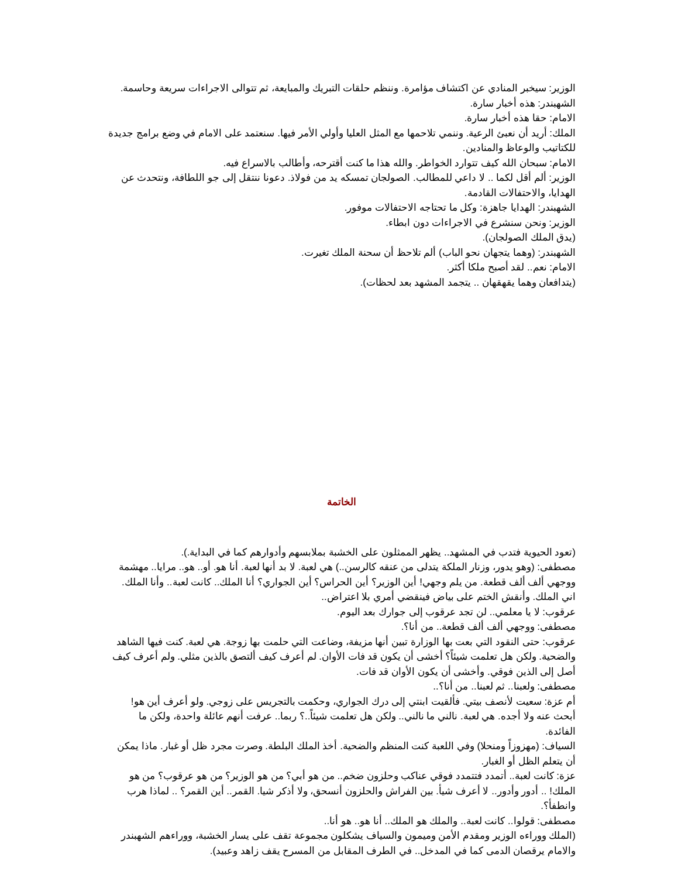الوزير: سيخبر المنادي عن اكتشاف مؤامرة. وننظم حلقات التبريك والمبايعة، ثم تتوالى الاجراءات سريعة وحاسمة.
الشهبندر: هذه أخبار سارة.
الامام: حقا هذه أخبار سارة.
الملك: أريد أن نعبئ الرعية. وننمي تلاحمها مع المثل العليا وأولي الأمر فيها. سنعتمد على الامام في وضع برامج جديدة للكتاتيب والوعاظ والمنادين.
الامام: سبحان الله كيف تتوارد الخواطر. والله هذا ما كنت أقترحه، وأطالب بالاسراع فيه.
الوزير: ألم أقل لكما .. لا داعي للمطالب. الصولجان تمسكه يد من فولاذ. دعونا ننتقل إلى جو اللطافة، ونتحدث عن الهدايا، والاحتفالات القادمة.
الشهبندر: الهدايا جاهزة: وكل ما تحتاجه الاحتفالات موفور.
الوزير: ونحن سنشرع في الاجراءات دون ابطاء.
(يدق الملك الصولجان).
الشهبندر: (وهما يتجهان نحو الباب) ألم تلاحظ أن سحنة الملك تغيرت.
الامام: نعم.. لقد أصبح ملكا أكثر.
(يتدافعان وهما يقهقهان .. يتجمد المشهد بعد لحظات).
الخاتمة
(تعود الحيوية فتدب في المشهد.. يظهر الممثلون على الخشبة بملابسهم وأدوارهم كما في البداية.).
مصطفى: (وهو يدور، وزنار الملكة يتدلى من عنقه كالرسن..) هي لعبة. لا بد أنها لعبة. أنا هو. أو.. هو.. مرايا.. مهشمة ووجهي ألف ألف قطعة. من يلم وجهي! أين الوزير؟ أين الحراس؟ أين الجواري؟ أنا الملك.. كانت لعبة.. وأنا الملك. اني الملك. وأنقش الختم على بياض فينقضي أمري بلا اعتراض..
عرقوب: لا يا معلمي.. لن تجد عرقوب إلى جوارك بعد اليوم.
مصطفى: ووجهي ألف ألف قطعة.. من أنا؟.
عرقوب: حتى النقود التي بعت بها الوزارة تبين أنها مزيفة، وضاعت التي حلمت بها زوجة. هي لعبة. كنت فيها الشاهد والضحية. ولكن هل تعلمت شيئاً؟ أخشى أن يكون قد فات الأوان. لم أعرف كيف ألتصق بالذين مثلي. ولم أعرف كيف أصل إلى الذين فوقي. وأخشى أن يكون الأوان قد فات.
مصطفى: ولعبنا.. ثم لعبنا.. من أنا؟..
أم عزة: سعيت لأنصف بيتي. فألقيت ابنتي إلى درك الجواري، وحكمت بالتجريس على زوجي. ولو أعرف أين هو! أبحث عنه ولا أجده. هي لعبة. نالني ما نالني.. ولكن هل تعلمت شيئاً..؟ ربما.. عرفت أنهم عائلة واحدة، ولكن ما الفائدة.
السياف: (مهزوزاً ومنحلا) وفي اللعبة كنت المنظم والضحية. أخذ الملك البلطة. وصرت مجرد ظل أو غبار. ماذا يمكن أن يتعلم الظل أو الغبار.
عزة: كانت لعبة.. أتمدد فتتمدد فوقي عناكب وحلزون ضخم.. من هو أبي؟ من هو الوزير؟ من هو عرقوب؟ من هو الملك! .. أدور وأدور.. لا أعرف شيأ. بين الفراش والحلزون أنسحق، ولا أذكر شيا. القمر.. أين القمر؟ .. لماذا هرب وانطفأ؟.
مصطفى: قولوا.. كانت لعبة.. والملك هو الملك.. أنا هو.. هو أنا..
(الملك ووراءه الوزير ومقدم الأمن وميمون والسياف يشكلون مجموعة تقف على يسار الخشبة، ووراءهم الشهبندر والامام يرقصان الدمى كما في المدخل.. في الطرف المقابل من المسرح يقف زاهد وعبيد).